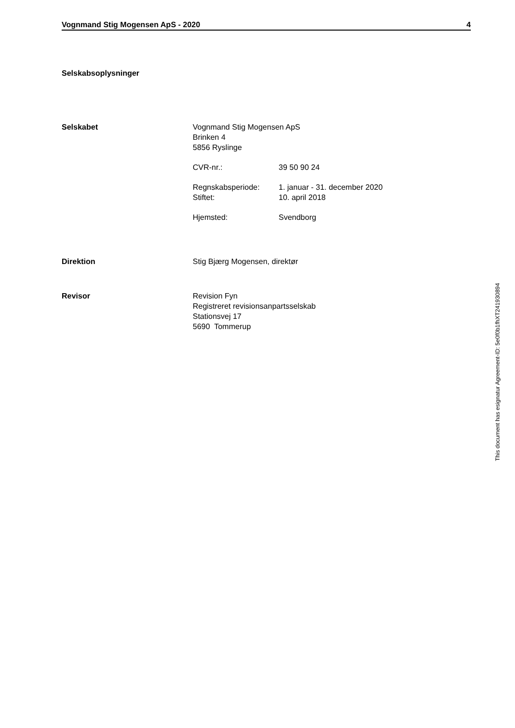Vognmand Stig Mogensen ApS - 2020 4
Selskabsoplysninger
Selskabet Vognmand Stig Mogensen ApS
Brinken 4
5856 Ryslinge
CVR-nr.: 39 50 90 24
Regnskabsperiode: 1. januar - 31. december 2020
Stiftet: 10. april 2018
Hjemsted: Svendborg
Direktion Stig Bjærg Mogensen, direktør
Revisor Revision Fyn
Registreret revisionsanpartsselskab
Stationsvej 17
5690 Tommerup
This document has esignatur Agreement-ID: 5e0f0b1fhXT241930894